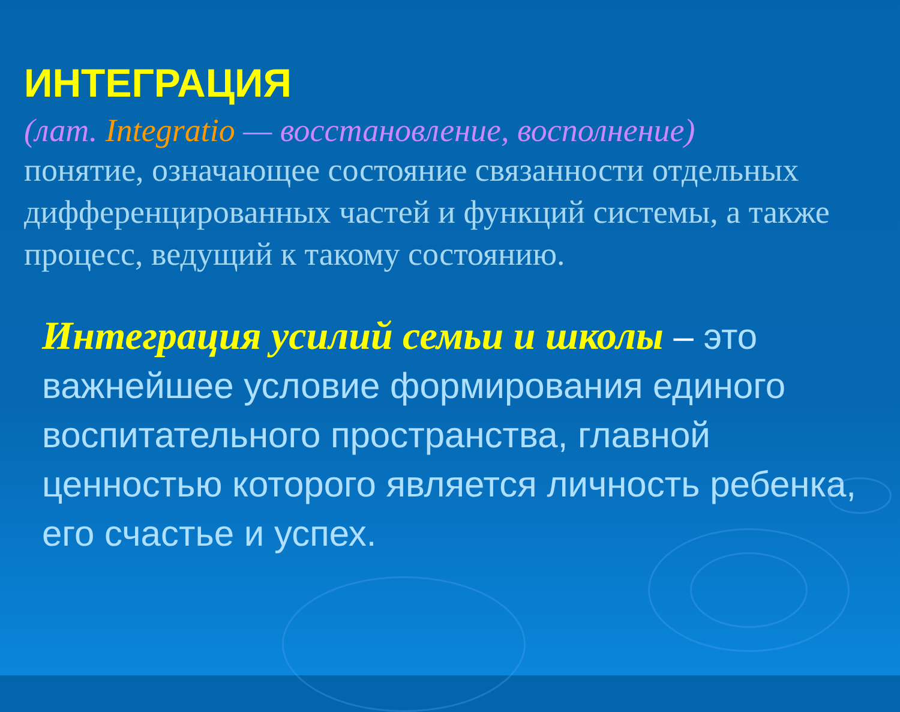ИНТЕГРАЦИЯ
(лат. Integratio — восстановление, восполнение)
понятие, означающее состояние связанности отдельных дифференцированных частей и функций системы, а также процесс, ведущий к такому состоянию.
Интеграция усилий семьи и школы – это важнейшее условие формирования единого воспитательного пространства, главной ценностью которого является личность ребенка, его счастье и успех.